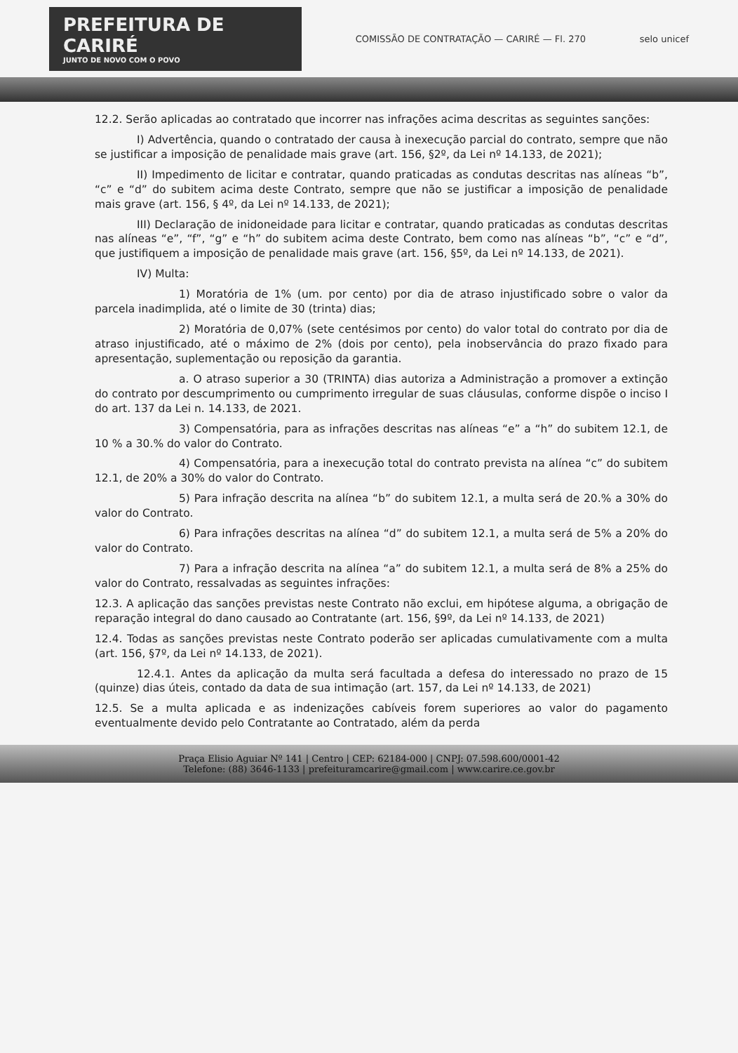PREFEITURA DE CARIRÉ
JUNTO DE NOVO COM O POVO
COMISSÃO DE CONTRATAÇÃO — CARIRÉ — Fl. 270
selo unicef
12.2. Serão aplicadas ao contratado que incorrer nas infrações acima descritas as seguintes sanções:
I) Advertência, quando o contratado der causa à inexecução parcial do contrato, sempre que não se justificar a imposição de penalidade mais grave (art. 156, §2º, da Lei nº 14.133, de 2021);
II) Impedimento de licitar e contratar, quando praticadas as condutas descritas nas alíneas “b”, “c” e “d” do subitem acima deste Contrato, sempre que não se justificar a imposição de penalidade mais grave (art. 156, § 4º, da Lei nº 14.133, de 2021);
III) Declaração de inidoneidade para licitar e contratar, quando praticadas as condutas descritas nas alíneas “e”, “f”, “g” e “h” do subitem acima deste Contrato, bem como nas alíneas “b”, “c” e “d”, que justifiquem a imposição de penalidade mais grave (art. 156, §5º, da Lei nº 14.133, de 2021).
IV) Multa:
1) Moratória de 1% (um. por cento) por dia de atraso injustificado sobre o valor da parcela inadimplida, até o limite de 30 (trinta) dias;
2) Moratória de 0,07% (sete centésimos por cento) do valor total do contrato por dia de atraso injustificado, até o máximo de 2% (dois por cento), pela inobservância do prazo fixado para apresentação, suplementação ou reposição da garantia.
a. O atraso superior a 30 (TRINTA) dias autoriza a Administração a promover a extinção do contrato por descumprimento ou cumprimento irregular de suas cláusulas, conforme dispõe o inciso I do art. 137 da Lei n. 14.133, de 2021.
3) Compensatória, para as infrações descritas nas alíneas “e” a “h” do subitem 12.1, de 10 % a 30.% do valor do Contrato.
4) Compensatória, para a inexecução total do contrato prevista na alínea “c” do subitem 12.1, de 20% a 30% do valor do Contrato.
5) Para infração descrita na alínea “b” do subitem 12.1, a multa será de 20.% a 30% do valor do Contrato.
6) Para infrações descritas na alínea “d” do subitem 12.1, a multa será de 5% a 20% do valor do Contrato.
7) Para a infração descrita na alínea “a” do subitem 12.1, a multa será de 8% a 25% do valor do Contrato, ressalvadas as seguintes infrações:
12.3. A aplicação das sanções previstas neste Contrato não exclui, em hipótese alguma, a obrigação de reparação integral do dano causado ao Contratante (art. 156, §9º, da Lei nº 14.133, de 2021)
12.4. Todas as sanções previstas neste Contrato poderão ser aplicadas cumulativamente com a multa (art. 156, §7º, da Lei nº 14.133, de 2021).
12.4.1. Antes da aplicação da multa será facultada a defesa do interessado no prazo de 15 (quinze) dias úteis, contado da data de sua intimação (art. 157, da Lei nº 14.133, de 2021)
12.5. Se a multa aplicada e as indenizações cabíveis forem superiores ao valor do pagamento eventualmente devido pelo Contratante ao Contratado, além da perda
Praça Elisio Aguiar Nº 141 | Centro | CEP: 62184-000 | CNPJ: 07.598.600/0001-42
Telefone: (88) 3646-1133 | prefeituramcarire@gmail.com | www.carire.ce.gov.br